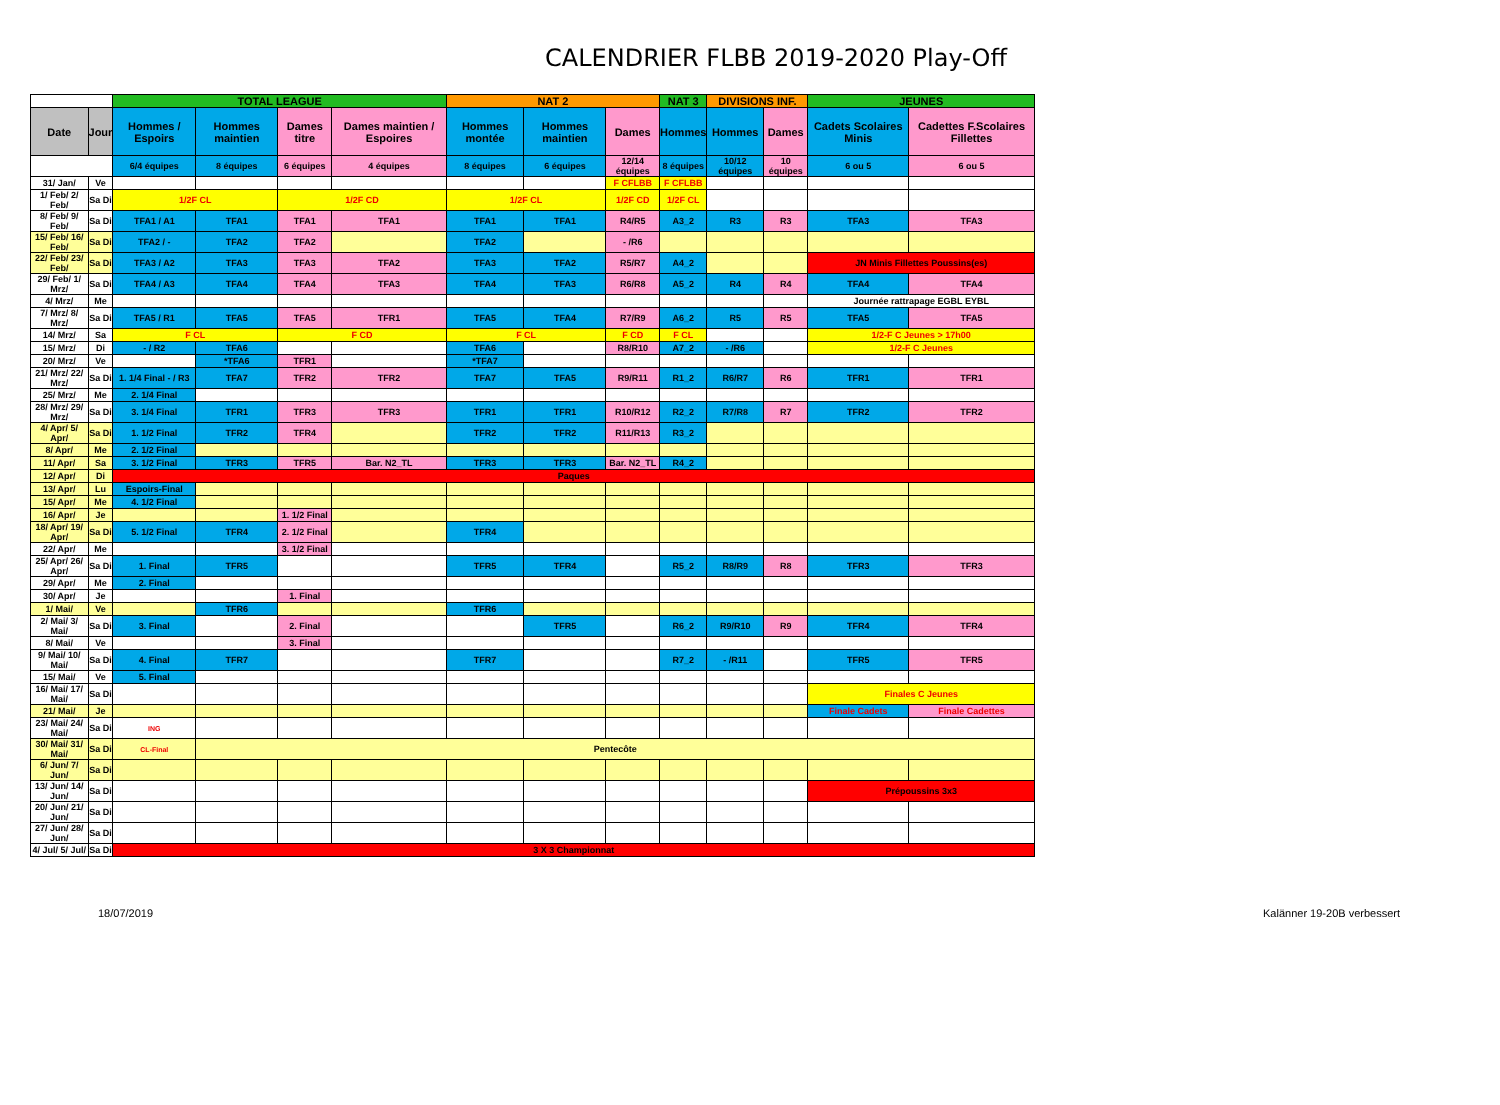CALENDRIER FLBB 2019-2020 Play-Off
| | | TOTAL LEAGUE | | | | NAT 2 | | | NAT 3 | DIVISIONS INF. | | JEUNES | |
| --- | --- | --- | --- | --- | --- | --- | --- | --- | --- | --- | --- | --- | --- |
| Date | Jour | Hommes / Espoirs | Hommes maintien | Dames titre | Dames maintien / Espoires | Hommes montée | Hommes maintien | Dames | Hommes | Hommes | Dames | Cadets Scolaires Minis | Cadettes F.Scolaires Fillettes |
| | | 6/4 équipes | 8 équipes | 6 équipes | 4 équipes | 8 équipes | 6 équipes | 12/14 équipes | 8 équipes | 10/12 équipes | 10 équipes | 6 ou 5 | 6 ou 5 |
| 31/ Jan/ | Ve | | | | | | | F CFLBB | F CFLBB | | | | |
| 1/ Feb/ 2/ Feb/ | Sa Di | 1/2F CL | | 1/2F CD | | 1/2F CL | | 1/2F CD | 1/2F CL | | | | |
| 8/ Feb/ 9/ Feb/ | Sa Di | TFA1 / A1 | TFA1 | TFA1 | TFA1 | TFA1 | TFA1 | R4/R5 | A3_2 | R3 | R3 | TFA3 | TFA3 |
| 15/ Feb/ 16/ Feb/ | Sa Di | TFA2 / - | TFA2 | TFA2 | | TFA2 | | - /R6 | | | | | |
| 22/ Feb/ 23/ Feb/ | Sa Di | TFA3 / A2 | TFA3 | TFA3 | TFA2 | TFA3 | TFA2 | R5/R7 | A4_2 | | | JN Minis Fillettes Poussins(es) | |
| 29/ Feb/ 1/ Mrz/ | Sa Di | TFA4 / A3 | TFA4 | TFA4 | TFA3 | TFA4 | TFA3 | R6/R8 | A5_2 | R4 | R4 | TFA4 | TFA4 |
| 4/ Mrz/ | Me | | | | | | | | | | | Journée rattrapage EGBL EYBL | |
| 7/ Mrz/ 8/ Mrz/ | Sa Di | TFA5 / R1 | TFA5 | TFA5 | TFR1 | TFA5 | TFA4 | R7/R9 | A6_2 | R5 | R5 | TFA5 | TFA5 |
| 14/ Mrz/ | Sa | F CL | | F CD | | F CL | | F CD | F CL | | | 1/2-F C Jeunes > 17h00 | |
| 15/ Mrz/ | Di | - / R2 | TFA6 | | | TFA6 | | R8/R10 | A7_2 | - /R6 | | 1/2-F C Jeunes | |
| 20/ Mrz/ | Ve | | *TFA6 | TFR1 | | *TFA7 | | | | | | | |
| 21/ Mrz/ 22/ Mrz/ | Sa Di | 1. 1/4 Final - / R3 | TFA7 | TFR2 | TFR2 | TFA7 | TFA5 | R9/R11 | R1_2 | R6/R7 | R6 | TFR1 | TFR1 |
| 25/ Mrz/ | Me | 2. 1/4 Final | | | | | | | | | | | |
| 28/ Mrz/ 29/ Mrz/ | Sa Di | 3. 1/4 Final | TFR1 | TFR3 | TFR3 | TFR1 | TFR1 | R10/R12 | R2_2 | R7/R8 | R7 | TFR2 | TFR2 |
| 4/ Apr/ 5/ Apr/ | Sa Di | 1. 1/2 Final | TFR2 | TFR4 | | TFR2 | TFR2 | R11/R13 | R3_2 | | | | |
| 8/ Apr/ | Me | 2. 1/2 Final | | | | | | | | | | | |
| 11/ Apr/ | Sa | 3. 1/2 Final | TFR3 | TFR5 | Bar. N2_TL | TFR3 | TFR3 | Bar. N2_TL | R4_2 | | | | |
| 12/ Apr/ | Di | Paques | | | | | | | | | | | |
| 13/ Apr/ | Lu | Espoirs-Final | | | | | | | | | | | |
| 15/ Apr/ | Me | 4. 1/2 Final | | | | | | | | | | | |
| 16/ Apr/ | Je | | | 1. 1/2 Final | | | | | | | | | |
| 18/ Apr/ 19/ Apr/ | Sa Di | 5. 1/2 Final | TFR4 | 2. 1/2 Final | | TFR4 | | | | | | | |
| 22/ Apr/ | Me | | | 3. 1/2 Final | | | | | | | | | |
| 25/ Apr/ 26/ Apr/ | Sa Di | 1. Final | TFR5 | | | TFR5 | TFR4 | | R5_2 | R8/R9 | R8 | TFR3 | TFR3 |
| 29/ Apr/ | Me | 2. Final | | | | | | | | | | | |
| 30/ Apr/ | Je | | | 1. Final | | | | | | | | | |
| 1/ Mai/ | Ve | | TFR6 | | | TFR6 | | | | | | | |
| 2/ Mai/ 3/ Mai/ | Sa Di | 3. Final | | 2. Final | | | TFR5 | | R6_2 | R9/R10 | R9 | TFR4 | TFR4 |
| 8/ Mai/ | Ve | | | 3. Final | | | | | | | | | |
| 9/ Mai/ 10/ Mai/ | Sa Di | 4. Final | TFR7 | | | TFR7 | | | R7_2 | - /R11 | | TFR5 | TFR5 |
| 15/ Mai/ | Ve | 5. Final | | | | | | | | | | | |
| 16/ Mai/ 17/ Mai/ | Sa Di | | | | | | | | | | | Finales C Jeunes | |
| 21/ Mai/ | Je | | | | | | | | | | | Finale Cadets | Finale Cadettes |
| 23/ Mai/ 24/ Mai/ | Sa Di | ING | | | | | | | | | | | |
| 30/ Mai/ 31/ Mai/ | Sa Di | CL-Final | Pentecôte | | | | | | | | | | |
| 6/ Jun/ 7/ Jun/ | Sa Di | | | | | | | | | | | | |
| 13/ Jun/ 14/ Jun/ | Sa Di | | | | | | | | | | | Prépoussins 3x3 | |
| 20/ Jun/ 21/ Jun/ | Sa Di | | | | | | | | | | | | |
| 27/ Jun/ 28/ Jun/ | Sa Di | | | | | | | | | | | | |
| 4/ Jul/ 5/ Jul/ | Sa Di | 3 X 3 Championnat | | | | | | | | | | | |
18/07/2019 Kalänner 19-20B verbessert